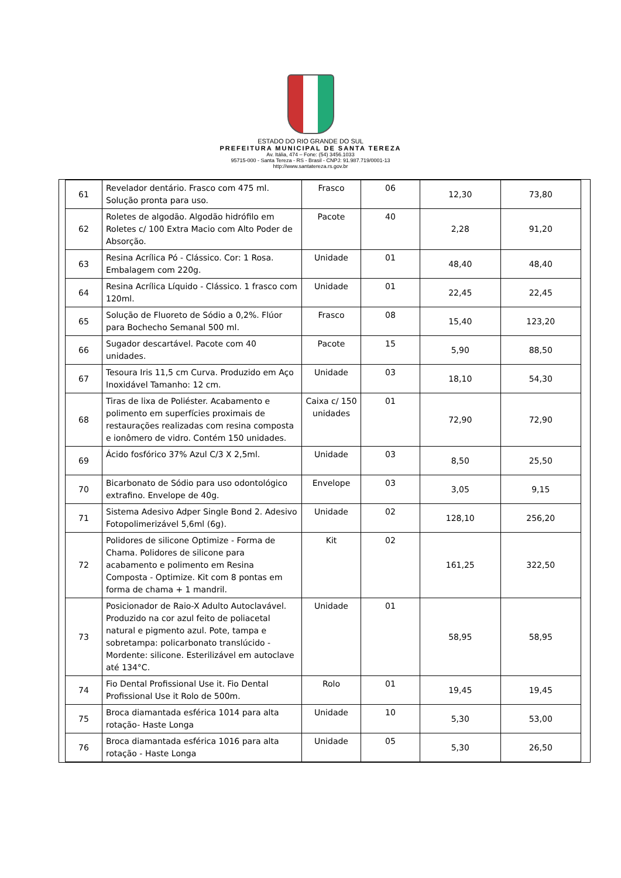ESTADO DO RIO GRANDE DO SUL
PREFEITURA MUNICIPAL DE SANTA TEREZA
Av. Itália, 474 – Fone: (54) 3456.1033
95715-000 - Santa Tereza - RS - Brasil - CNPJ: 91.987.719/0001-13
http://www.santatereza.rs.gov.br
| 61 | Revelador dentário. Frasco com 475 ml. Solução pronta para uso. | Frasco | 06 | 12,30 | 73,80 |
| 62 | Roletes de algodão. Algodão hidrófilo em Roletes c/ 100 Extra Macio com Alto Poder de Absorção. | Pacote | 40 | 2,28 | 91,20 |
| 63 | Resina Acrílica Pó - Clássico. Cor: 1 Rosa. Embalagem com 220g. | Unidade | 01 | 48,40 | 48,40 |
| 64 | Resina Acrílica Líquido - Clássico. 1 frasco com 120ml. | Unidade | 01 | 22,45 | 22,45 |
| 65 | Solução de Fluoreto de Sódio a 0,2%. Flúor para Bochecho Semanal 500 ml. | Frasco | 08 | 15,40 | 123,20 |
| 66 | Sugador descartável. Pacote com 40 unidades. | Pacote | 15 | 5,90 | 88,50 |
| 67 | Tesoura Iris 11,5 cm Curva. Produzido em Aço Inoxidável Tamanho: 12 cm. | Unidade | 03 | 18,10 | 54,30 |
| 68 | Tiras de lixa de Poliéster. Acabamento e polimento em superfícies proximais de restaurações realizadas com resina composta e ionômero de vidro. Contém 150 unidades. | Caixa c/ 150 unidades | 01 | 72,90 | 72,90 |
| 69 | Ácido fosfórico 37% Azul C/3 X 2,5ml. | Unidade | 03 | 8,50 | 25,50 |
| 70 | Bicarbonato de Sódio para uso odontológico extrafino. Envelope de 40g. | Envelope | 03 | 3,05 | 9,15 |
| 71 | Sistema Adesivo Adper Single Bond 2. Adesivo Fotopolimerizável 5,6ml (6g). | Unidade | 02 | 128,10 | 256,20 |
| 72 | Polidores de silicone Optimize - Forma de Chama. Polidores de silicone para acabamento e polimento em Resina Composta - Optimize. Kit com 8 pontas em forma de chama + 1 mandril. | Kit | 02 | 161,25 | 322,50 |
| 73 | Posicionador de Raio-X Adulto Autoclavável. Produzido na cor azul feito de poliacetal natural e pigmento azul. Pote, tampa e sobretampa: policarbonato translúcido - Mordente: silicone. Esterilizável em autoclave até 134°C. | Unidade | 01 | 58,95 | 58,95 |
| 74 | Fio Dental Profissional Use it. Fio Dental Profissional Use it Rolo de 500m. | Rolo | 01 | 19,45 | 19,45 |
| 75 | Broca diamantada esférica 1014 para alta rotação- Haste Longa | Unidade | 10 | 5,30 | 53,00 |
| 76 | Broca diamantada esférica 1016 para alta rotação - Haste Longa | Unidade | 05 | 5,30 | 26,50 |